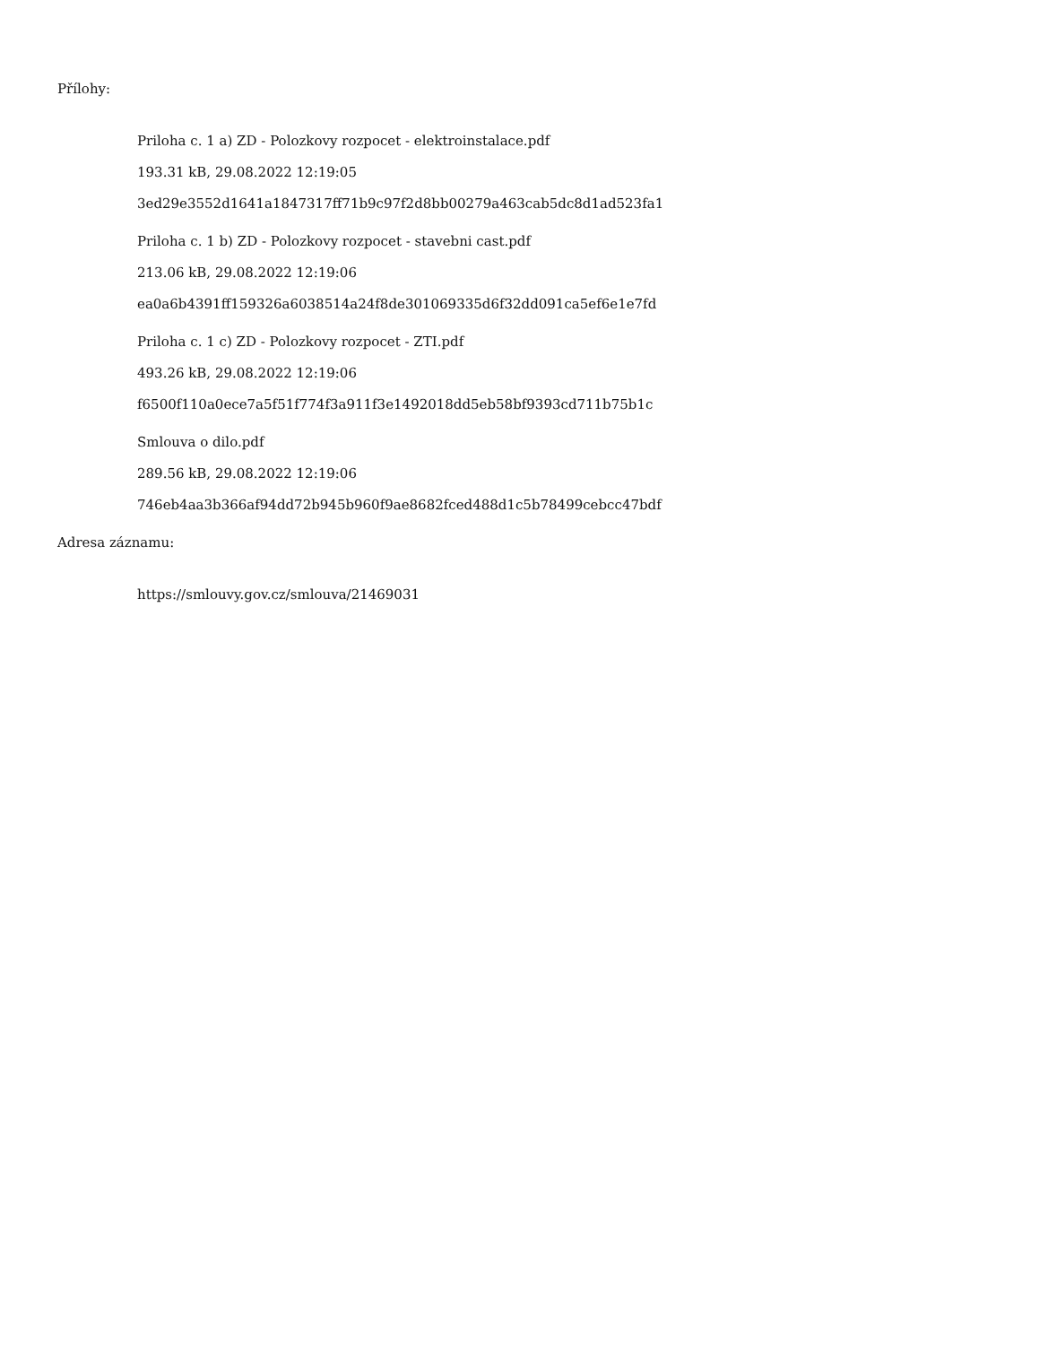Přílohy:
Priloha c. 1 a) ZD - Polozkovy rozpocet - elektroinstalace.pdf
193.31 kB, 29.08.2022 12:19:05
3ed29e3552d1641a1847317ff71b9c97f2d8bb00279a463cab5dc8d1ad523fa1
Priloha c. 1 b) ZD - Polozkovy rozpocet - stavebni cast.pdf
213.06 kB, 29.08.2022 12:19:06
ea0a6b4391ff159326a6038514a24f8de301069335d6f32dd091ca5ef6e1e7fd
Priloha c. 1 c) ZD - Polozkovy rozpocet - ZTI.pdf
493.26 kB, 29.08.2022 12:19:06
f6500f110a0ece7a5f51f774f3a911f3e1492018dd5eb58bf9393cd711b75b1c
Smlouva o dilo.pdf
289.56 kB, 29.08.2022 12:19:06
746eb4aa3b366af94dd72b945b960f9ae8682fced488d1c5b78499cebcc47bdf
Adresa záznamu:
https://smlouvy.gov.cz/smlouva/21469031